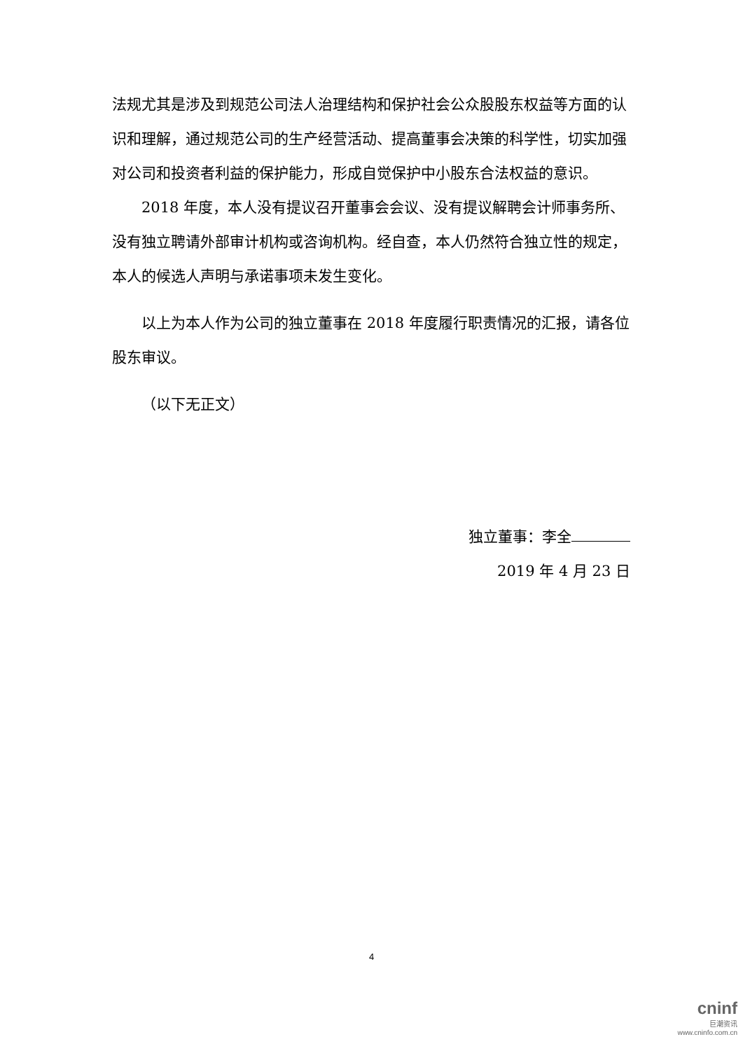法规尤其是涉及到规范公司法人治理结构和保护社会公众股股东权益等方面的认识和理解，通过规范公司的生产经营活动、提高董事会决策的科学性，切实加强对公司和投资者利益的保护能力，形成自觉保护中小股东合法权益的意识。
2018 年度，本人没有提议召开董事会会议、没有提议解聘会计师事务所、没有独立聘请外部审计机构或咨询机构。经自查，本人仍然符合独立性的规定，本人的候选人声明与承诺事项未发生变化。
以上为本人作为公司的独立董事在 2018 年度履行职责情况的汇报，请各位股东审议。
（以下无正文）
独立董事：李全
2019 年 4 月 23 日
4
cninf
巨潮资讯
www.cninfo.com.cn